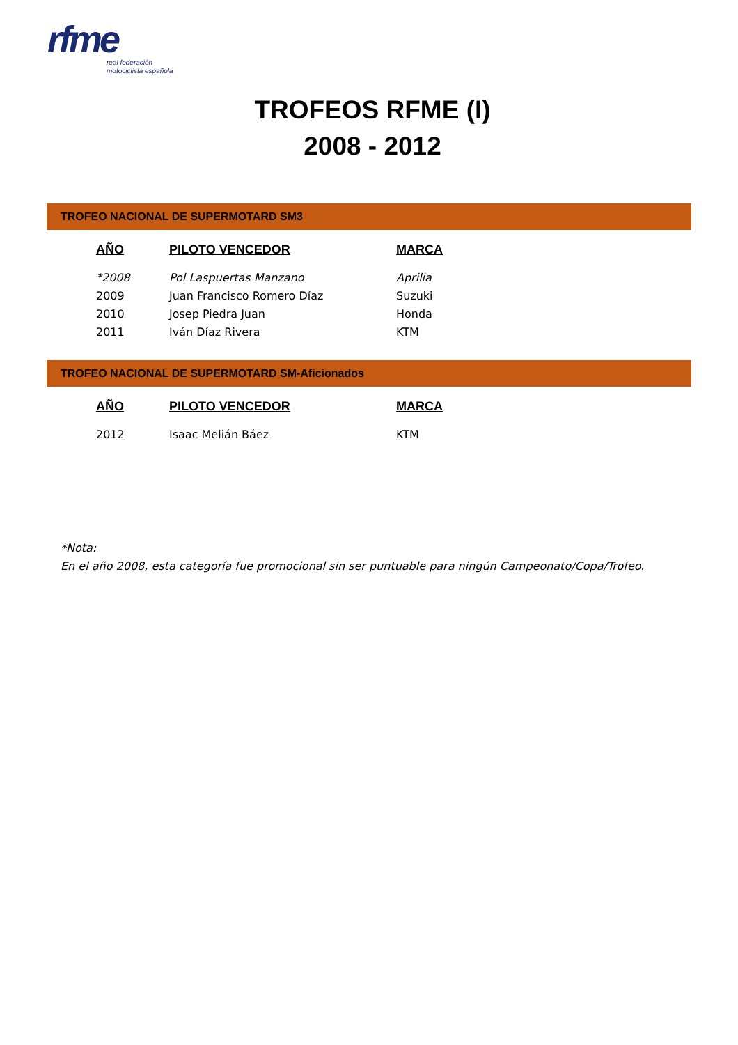rfme
real federación
motociclista española
TROFEOS RFME (I)
2008 - 2012
TROFEO NACIONAL DE SUPERMOTARD SM3
| AÑO | PILOTO VENCEDOR | MARCA |
| --- | --- | --- |
| *2008 | Pol Laspuertas Manzano | Aprilia |
| 2009 | Juan Francisco Romero Díaz | Suzuki |
| 2010 | Josep Piedra Juan | Honda |
| 2011 | Iván Díaz Rivera | KTM |
TROFEO NACIONAL DE SUPERMOTARD SM-Aficionados
| AÑO | PILOTO VENCEDOR | MARCA |
| --- | --- | --- |
| 2012 | Isaac Melián Báez | KTM |
*Nota:
En el año 2008, esta categoría fue promocional sin ser puntuable para ningún Campeonato/Copa/Trofeo.